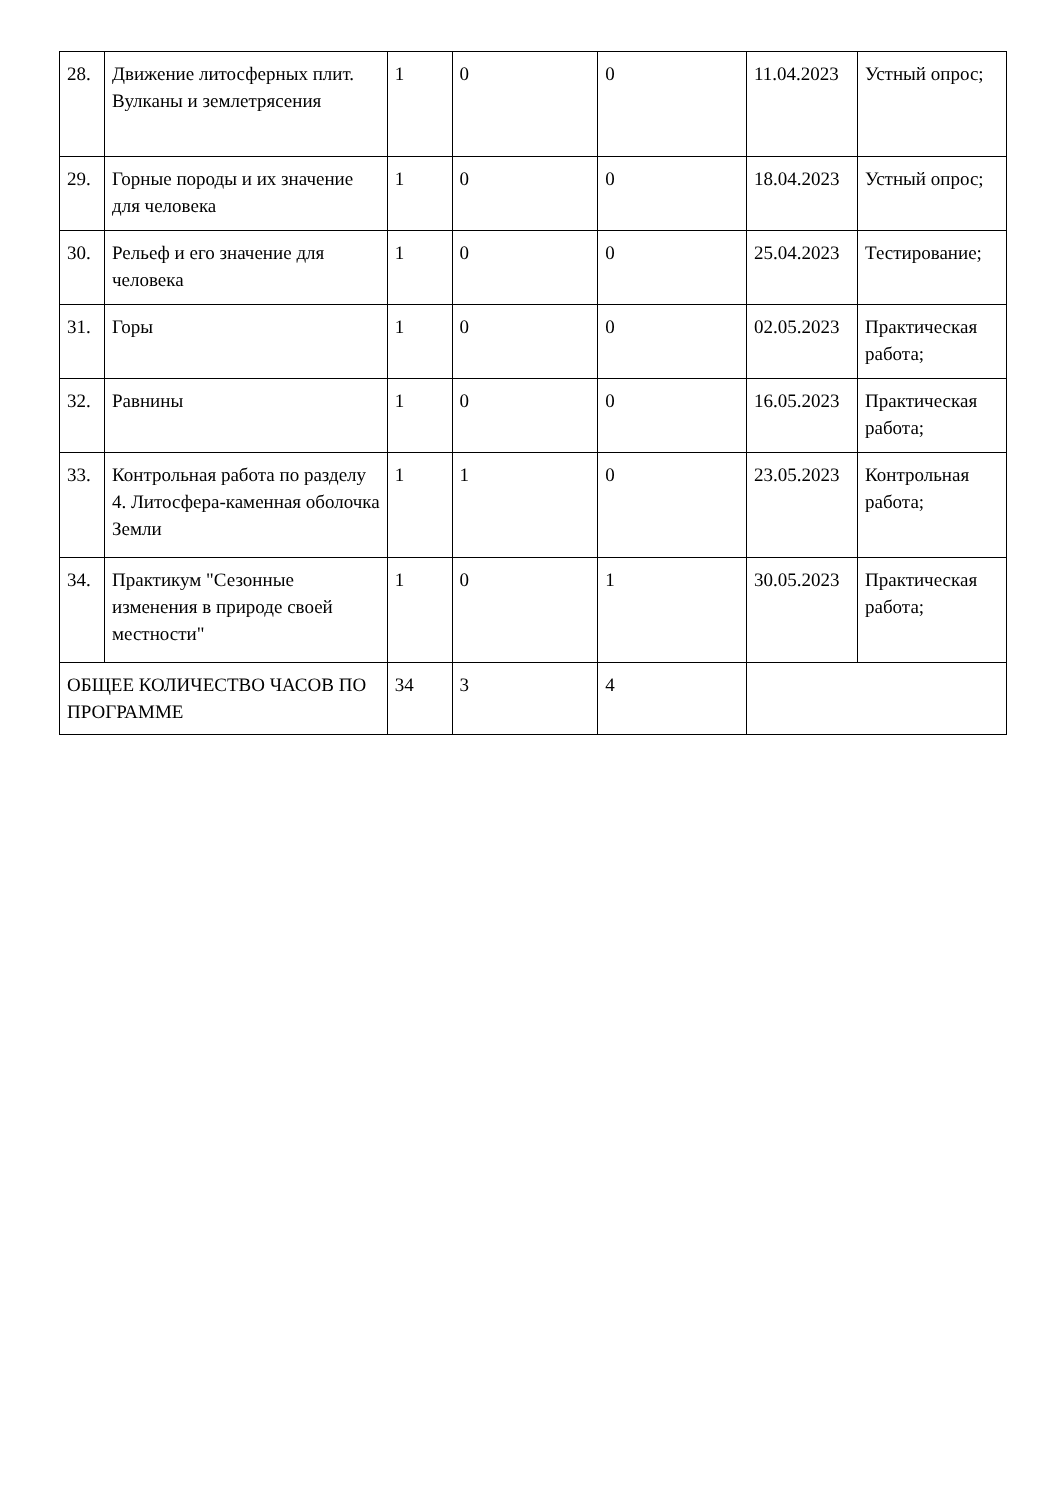| 28. | Движение литосферных плит. Вулканы и землетрясения | 1 | 0 | 0 | 11.04.2023 | Устный опрос; |
| 29. | Горные породы и их значение для человека | 1 | 0 | 0 | 18.04.2023 | Устный опрос; |
| 30. | Рельеф и его значение для человека | 1 | 0 | 0 | 25.04.2023 | Тестирование; |
| 31. | Горы | 1 | 0 | 0 | 02.05.2023 | Практическая работа; |
| 32. | Равнины | 1 | 0 | 0 | 16.05.2023 | Практическая работа; |
| 33. | Контрольная работа по разделу 4. Литосфера-каменная оболочка Земли | 1 | 1 | 0 | 23.05.2023 | Контрольная работа; |
| 34. | Практикум "Сезонные изменения в природе своей местности" | 1 | 0 | 1 | 30.05.2023 | Практическая работа; |
| ОБЩЕЕ КОЛИЧЕСТВО ЧАСОВ ПО ПРОГРАММЕ | | 34 | 3 | 4 | | |